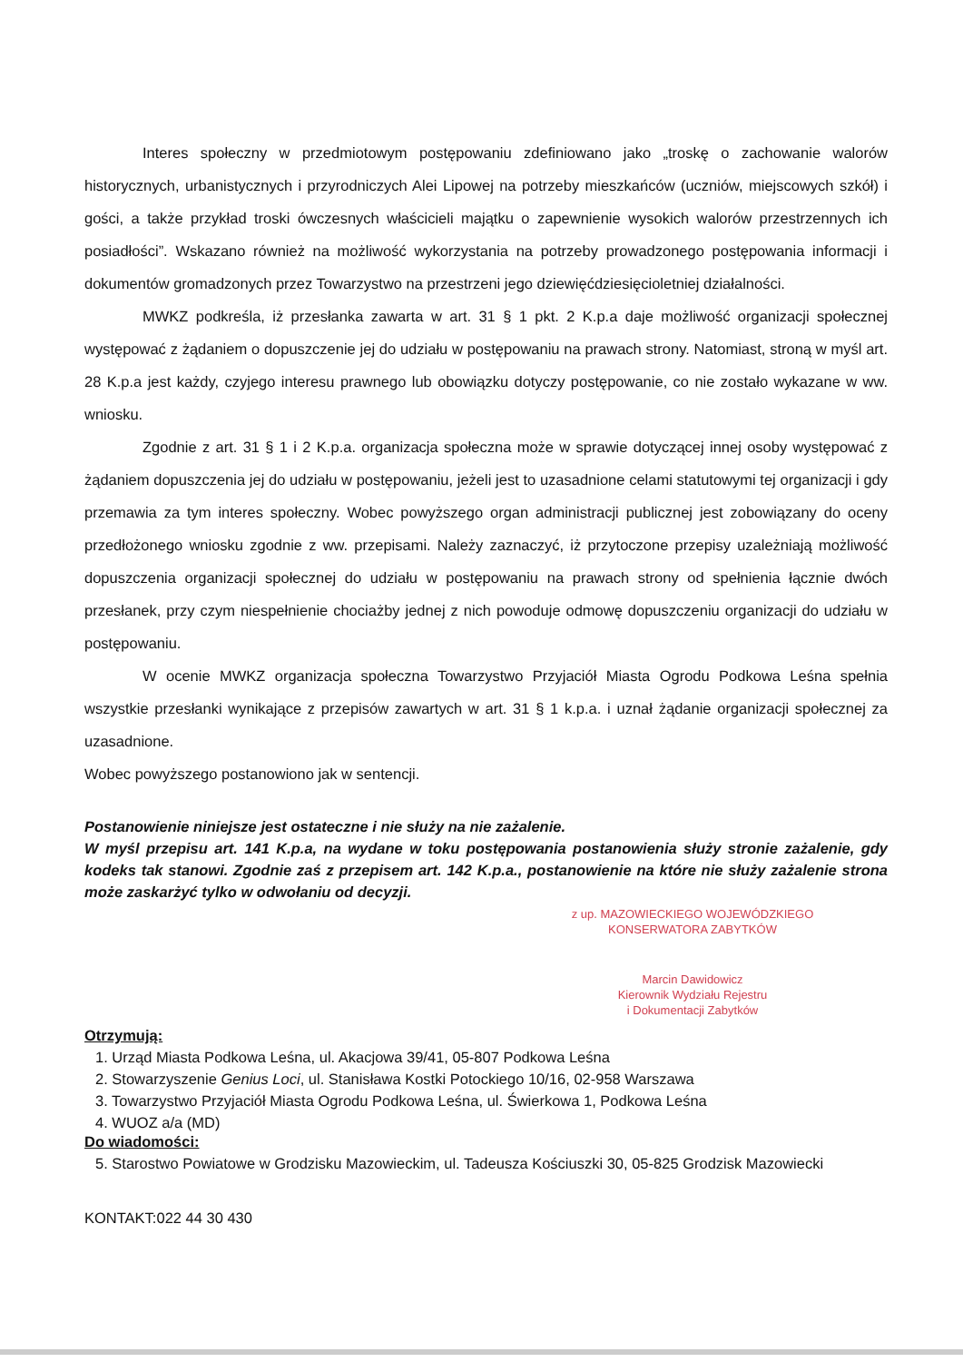Interes społeczny w przedmiotowym postępowaniu zdefiniowano jako „troskę o zachowanie walorów historycznych, urbanistycznych i przyrodniczych Alei Lipowej na potrzeby mieszkańców (uczniów, miejscowych szkół) i gości, a także przykład troski ówczesnych właścicieli majątku o zapewnienie wysokich walorów przestrzennych ich posiadłości”. Wskazano również na możliwość wykorzystania na potrzeby prowadzonego postępowania informacji i dokumentów gromadzonych przez Towarzystwo na przestrzeni jego dziewięćdziesięcioletniej działalności.
MWKZ podkreśla, iż przesłanka zawarta w art. 31 § 1 pkt. 2 K.p.a daje możliwość organizacji społecznej występować z żądaniem o dopuszczenie jej do udziału w postępowaniu na prawach strony. Natomiast, stroną w myśl art. 28 K.p.a jest każdy, czyjego interesu prawnego lub obowiązku dotyczy postępowanie, co nie zostało wykazane w ww. wniosku.
Zgodnie z art. 31 § 1 i 2 K.p.a. organizacja społeczna może w sprawie dotyczącej innej osoby występować z żądaniem dopuszczenia jej do udziału w postępowaniu, jeżeli jest to uzasadnione celami statutowymi tej organizacji i gdy przemawia za tym interes społeczny. Wobec powyższego organ administracji publicznej jest zobowiązany do oceny przedłożonego wniosku zgodnie z ww. przepisami. Należy zaznaczyć, iż przytoczone przepisy uzależniają możliwość dopuszczenia organizacji społecznej do udziału w postępowaniu na prawach strony od spełnienia łącznie dwóch przesłanek, przy czym niespełnienie chociażby jednej z nich powoduje odmowę dopuszczeniu organizacji do udziału w postępowaniu.
W ocenie MWKZ organizacja społeczna Towarzystwo Przyjaciół Miasta Ogrodu Podkowa Leśna spełnia wszystkie przesłanki wynikające z przepisów zawartych w art. 31 § 1 k.p.a. i uznał żądanie organizacji społecznej za uzasadnione.
Wobec powyższego postanowiono jak w sentencji.
Postanowienie niniejsze jest ostateczne i nie służy na nie zażalenie.
W myśl przepisu art. 141 K.p.a, na wydane w toku postępowania postanowienia służy stronie zażalenie, gdy kodeks tak stanowi. Zgodnie zaś z przepisem art. 142 K.p.a., postanowienie na które nie służy zażalenie strona może zaskarżyć tylko w odwołaniu od decyzji.
z up. MAZOWIECKIEGO WOJEWÓDZKIEGO
KONSERWATORA ZABYTKÓW
Marcin Dawidowicz
Kierownik Wydziału Rejestru
i Dokumentacji Zabytków
Otrzymują:
1. Urząd Miasta Podkowa Leśna, ul. Akacjowa 39/41, 05-807 Podkowa Leśna
2. Stowarzyszenie Genius Loci, ul. Stanisława Kostki Potockiego 10/16, 02-958 Warszawa
3. Towarzystwo Przyjaciół Miasta Ogrodu Podkowa Leśna, ul. Świerkowa 1, Podkowa Leśna
4. WUOZ a/a (MD)
Do wiadomości:
5. Starostwo Powiatowe w Grodzisku Mazowieckim, ul. Tadeusza Kościuszki 30, 05-825 Grodzisk Mazowiecki
KONTAKT:022 44 30 430